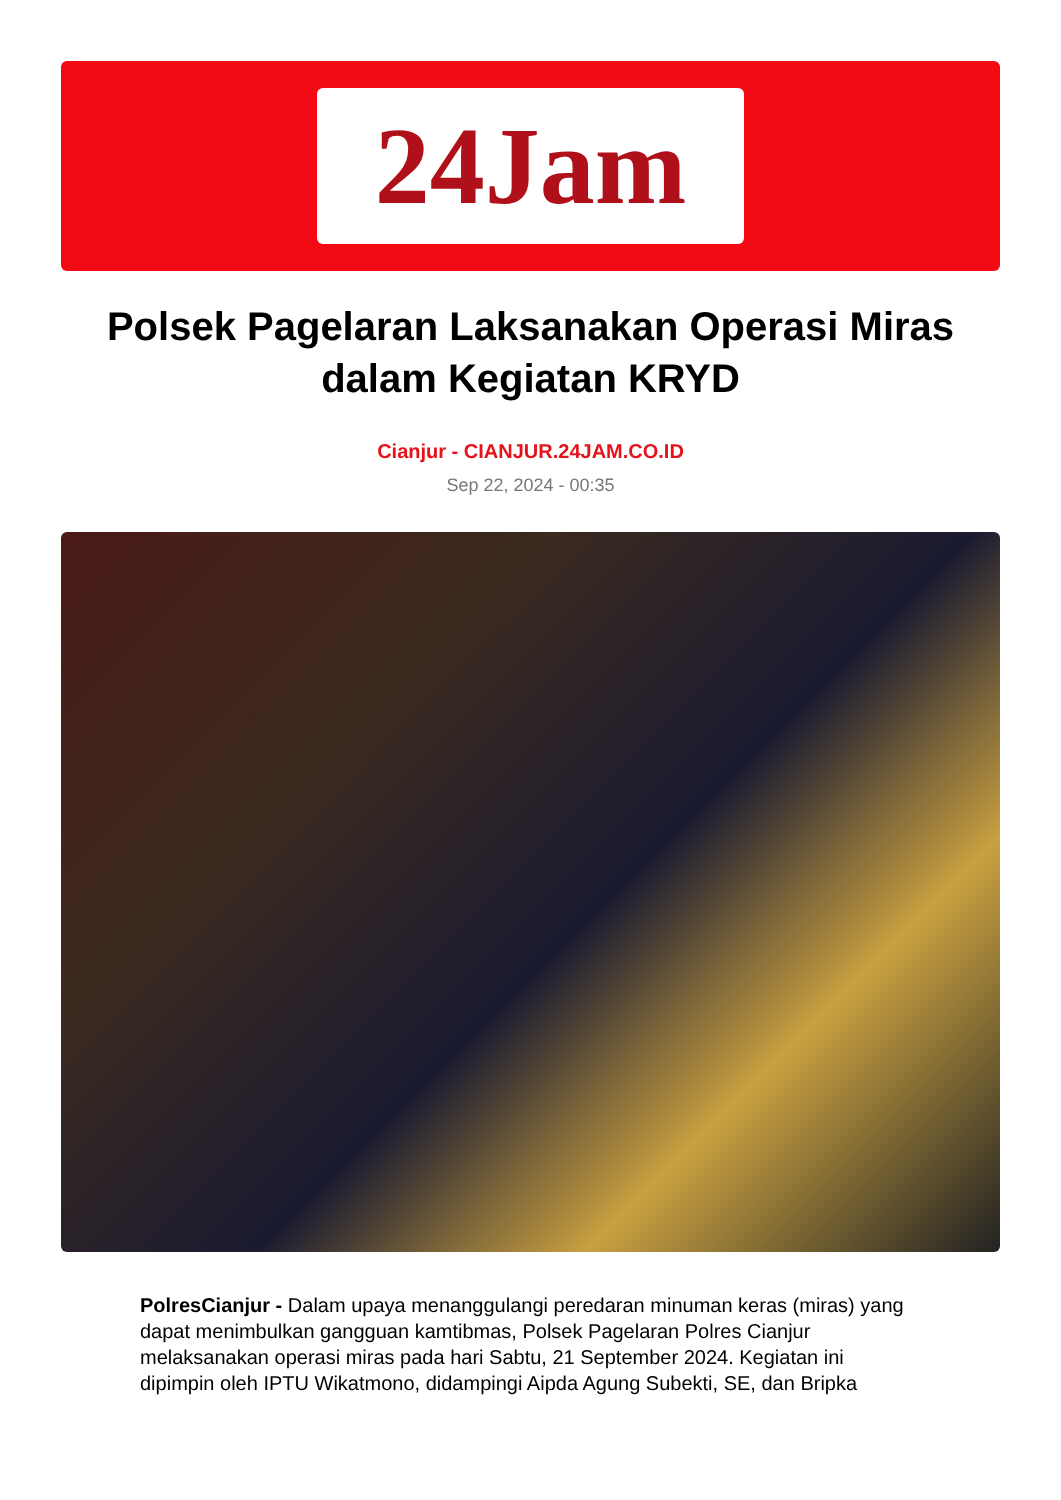24Jam
Polsek Pagelaran Laksanakan Operasi Miras dalam Kegiatan KRYD
Cianjur - CIANJUR.24JAM.CO.ID
Sep 22, 2024 - 00:35
PolresCianjur - Dalam upaya menanggulangi peredaran minuman keras (miras) yang dapat menimbulkan gangguan kamtibmas, Polsek Pagelaran Polres Cianjur melaksanakan operasi miras pada hari Sabtu, 21 September 2024. Kegiatan ini dipimpin oleh IPTU Wikatmono, didampingi Aipda Agung Subekti, SE, dan Bripka